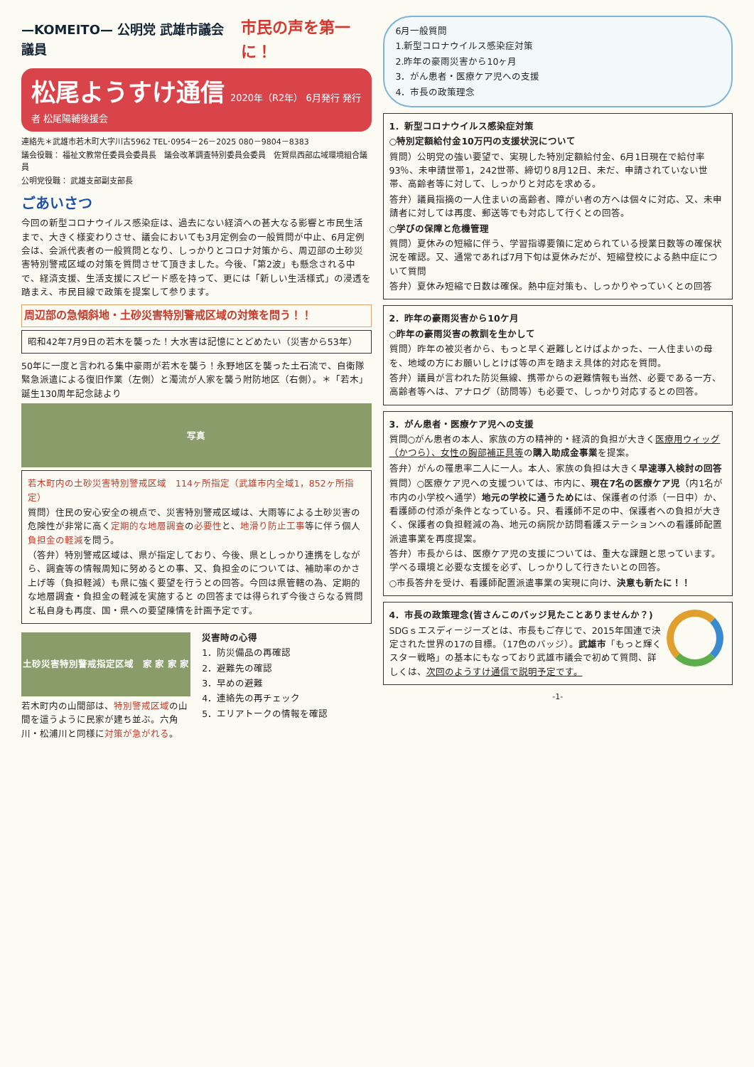—KOMEITO— 公明党 武雄市議会議員 市民の声を第一に！
松尾ようすけ通信
2020年（R2年） 6月発行 発行者 松尾陽輔後援会
連絡先＊武雄市若木町大字川古5962 TEL･0954－26－2025 080－9804－8383
議会役職： 福祉文教常任委員会委員長　議会改革調査特別委員会委員　佐賀県西部広域環境組合議員
公明党役職： 武雄支部副支部長
ごあいさつ
今回の新型コロナウイルス感染症は、過去にない経済への甚大なる影響と市民生活まで、大きく様変わりさせ、議会においても3月定例会の一般質問が中止、6月定例会は、会派代表者の一般質問となり、しっかりとコロナ対策から、周辺部の土砂災害特別警戒区域の対策を質問させて頂きました。今後、「第2波」も懸念される中で、経済支援、生活支援にスピード感を持って、更には「新しい生活様式」の浸透を踏まえ、市民目線で政策を提案して参ります。
周辺部の急傾斜地・土砂災害特別警戒区域の対策を問う！！
昭和42年7月9日の若木を襲った！大水害は記憶にとどめたい（災害から53年）
50年に一度と言われる集中豪雨が若木を襲う！永野地区を襲った土石流で、自衛隊緊急派遣による復旧作業（左側）と濁流が人家を襲う附防地区（右側）。＊「若木」誕生130周年記念誌より
写真
若木町内の土砂災害特別警戒区域　114ヶ所指定（武雄市内全域1，852ヶ所指定）
質問）住民の安心安全の視点で、災害特別警戒区域は、大雨等による土砂災害の危険性が非常に高く定期的な地層調査の必要性と、地滑り防止工事等に伴う個人負担金の軽減を問う。
（答弁）特別警戒区域は、県が指定しており、今後、県としっかり連携をしながら、調査等の情報周知に努めるとの事、又、負担金のについては、補助率のかさ上げ等（負担軽減）も県に強く要望を行うとの回答。今回は県管轄の為、定期的な地層調査・負担金の軽減を実施すると の回答までは得られず今後さらなる質問と私自身も再度、国・県への要望陳情を計画予定です。
土砂災害特別警戒指定区域　家 家 家 家
若木町内の山間部は、特別警戒区域の山間を這うように民家が建ち並ぶ。六角川・松浦川と同様に対策が急がれる。
災害時の心得
1．防災備品の再確認
2．避難先の確認
3．早めの避難
4．連絡先の再チェック
5．エリアトークの情報を確認
6月一般質問
1.新型コロナウイルス感染症対策
2.昨年の豪雨災害から10ヶ月
3．がん患者・医療ケア児への支援
4．市長の政策理念
1．新型コロナウイルス感染症対策
○特別定額給付金10万円の支援状況について
質問）公明党の強い要望で、実現した特別定額給付金、6月1日現在で給付率93％、未申請世帯1，242世帯、締切り8月12日、未だ、申請されていない世帯、高齢者等に対して、しっかりと対応を求める。
答弁）議員指摘の一人住まいの高齢者、障がい者の方へは個々に対応、又、未申請者に対しては再度、郵送等でも対応して行くとの回答。
○学びの保障と危機管理
質問）夏休みの短縮に伴う、学習指導要領に定められている授業日数等の確保状況を確認。又、通常であれば7月下旬は夏休みだが、短縮登校による熱中症について質問
答弁）夏休み短縮で日数は確保。熱中症対策も、しっかりやっていくとの回答
2．昨年の豪雨災害から10ケ月
○昨年の豪雨災害の教訓を生かして
質問）昨年の被災者から、もっと早く避難しとけばよかった、一人住まいの母を、地域の方にお願いしとけば等の声を踏まえ具体的対応を質問。
答弁）議員が言われた防災無線、携帯からの避難情報も当然、必要である一方、高齢者等へは、アナログ（訪問等）も必要で、しっかり対応するとの回答。
3．がん患者・医療ケア児への支援
質問○がん患者の本人、家族の方の精神的・経済的負担が大きく医療用ウィッグ（かつら）、女性の胸部補正具等の購入助成金事業を提案。
答弁）がんの罹患率二人に一人。本人、家族の負担は大きく早速導入検討の回答
質問）○医療ケア児への支援ついては、市内に、現在7名の医療ケア児（内1名が市内の小学校へ通学）地元の学校に通うためには、保護者の付添（一日中）か、看護師の付添が条件となっている。只、看護師不足の中、保護者への負担が大きく、保護者の負担軽減の為、地元の病院か訪問看護ステーションへの看護師配置派遣事業を再度提案。
答弁）市長からは、医療ケア児の支援については、重大な課題と思っています。学べる環境と必要な支援を必ず、しっかりして行きたいとの回答。
○市長答弁を受け、看護師配置派遣事業の実現に向け、決意も新たに！！
4．市長の政策理念(皆さんこのバッジ見たことありませんか？)
SDGｓエスディージーズとは、市長もご存じで、2015年国連で決定された世界の17の目標。（17色のバッジ）。武雄市「もっと輝くスター戦略」の基本にもなっており武雄市議会で初めて質問、詳しくは、次回のようすけ通信で説明予定です。
-1-